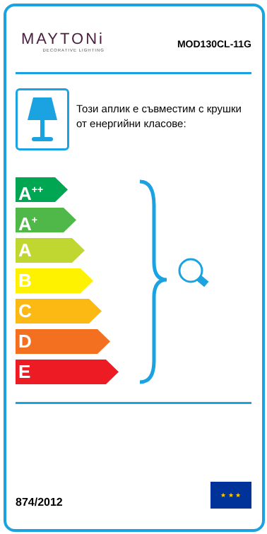MAYTONi
DECORATIVE LIGHTING
MOD130CL-11G
Този аплик е съвместим с крушки от енергийни класове:
A<sup>++</sup>
A<sup>+</sup>
A
B
C
D
E
874/2012
★ ★ ★